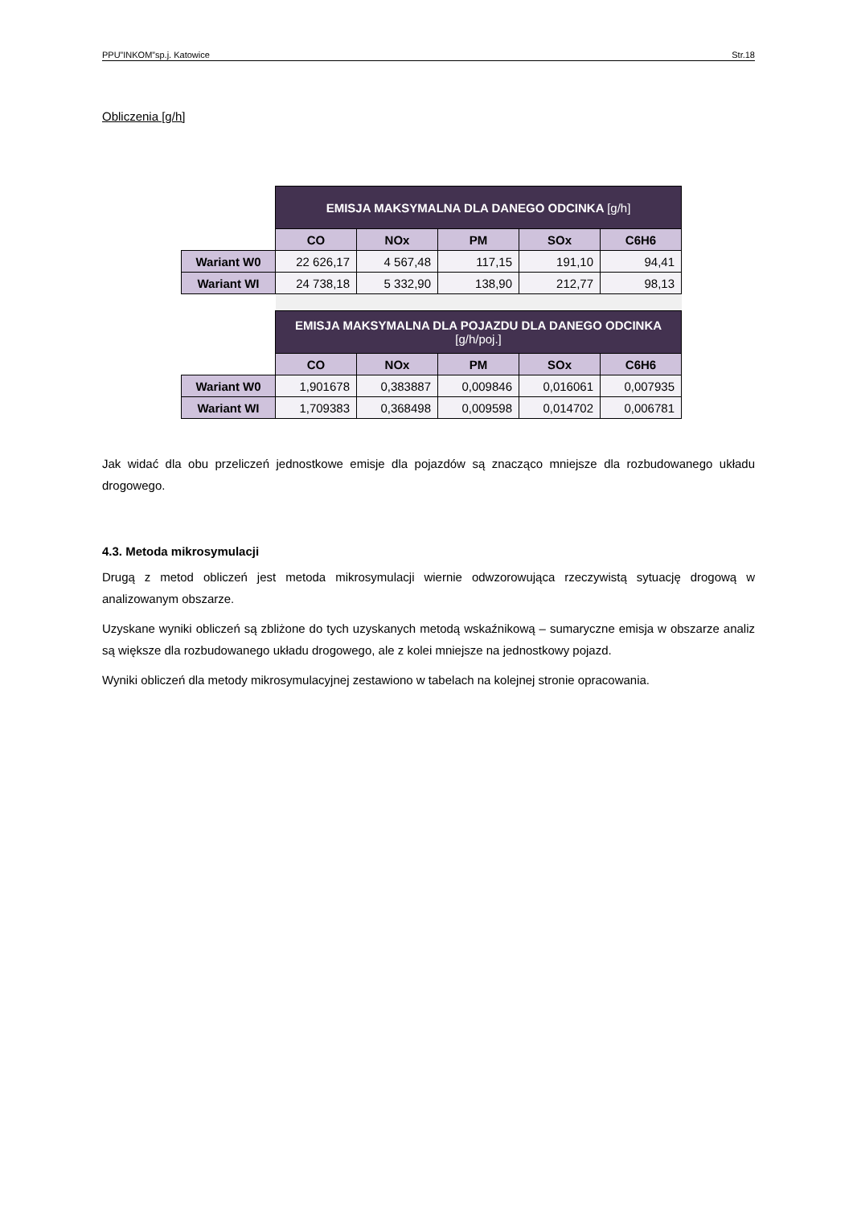PPU”INKOM”sp.j. Katowice Str.18
Obliczenia [g/h]
| | EMISJA MAKSYMALNA DLA DANEGO ODCINKA [g/h] | | | | |
| | CO | NOx | PM | SOx | C6H6 |
| Wariant W0 | 22 626,17 | 4 567,48 | 117,15 | 191,10 | 94,41 |
| Wariant WI | 24 738,18 | 5 332,90 | 138,90 | 212,77 | 98,13 |
| | EMISJA MAKSYMALNA DLA POJAZDU DLA DANEGO ODCINKA [g/h/poj.] | | | | |
| | CO | NOx | PM | SOx | C6H6 |
| Wariant W0 | 1,901678 | 0,383887 | 0,009846 | 0,016061 | 0,007935 |
| Wariant WI | 1,709383 | 0,368498 | 0,009598 | 0,014702 | 0,006781 |
Jak widać dla obu przeliczeń jednostkowe emisje dla pojazdów są znacząco mniejsze dla rozbudowanego układu drogowego.
4.3. Metoda mikrosymulacji
Drugą z metod obliczeń jest metoda mikrosymulacji wiernie odwzorowująca rzeczywistą sytuację drogową w analizowanym obszarze.
Uzyskane wyniki obliczeń są zbliżone do tych uzyskanych metodą wskaźnikową – sumaryczne emisja w obszarze analiz są większe dla rozbudowanego układu drogowego, ale z kolei mniejsze na jednostkowy pojazd.
Wyniki obliczeń dla metody mikrosymulacyjnej zestawiono w tabelach na kolejnej stronie opracowania.